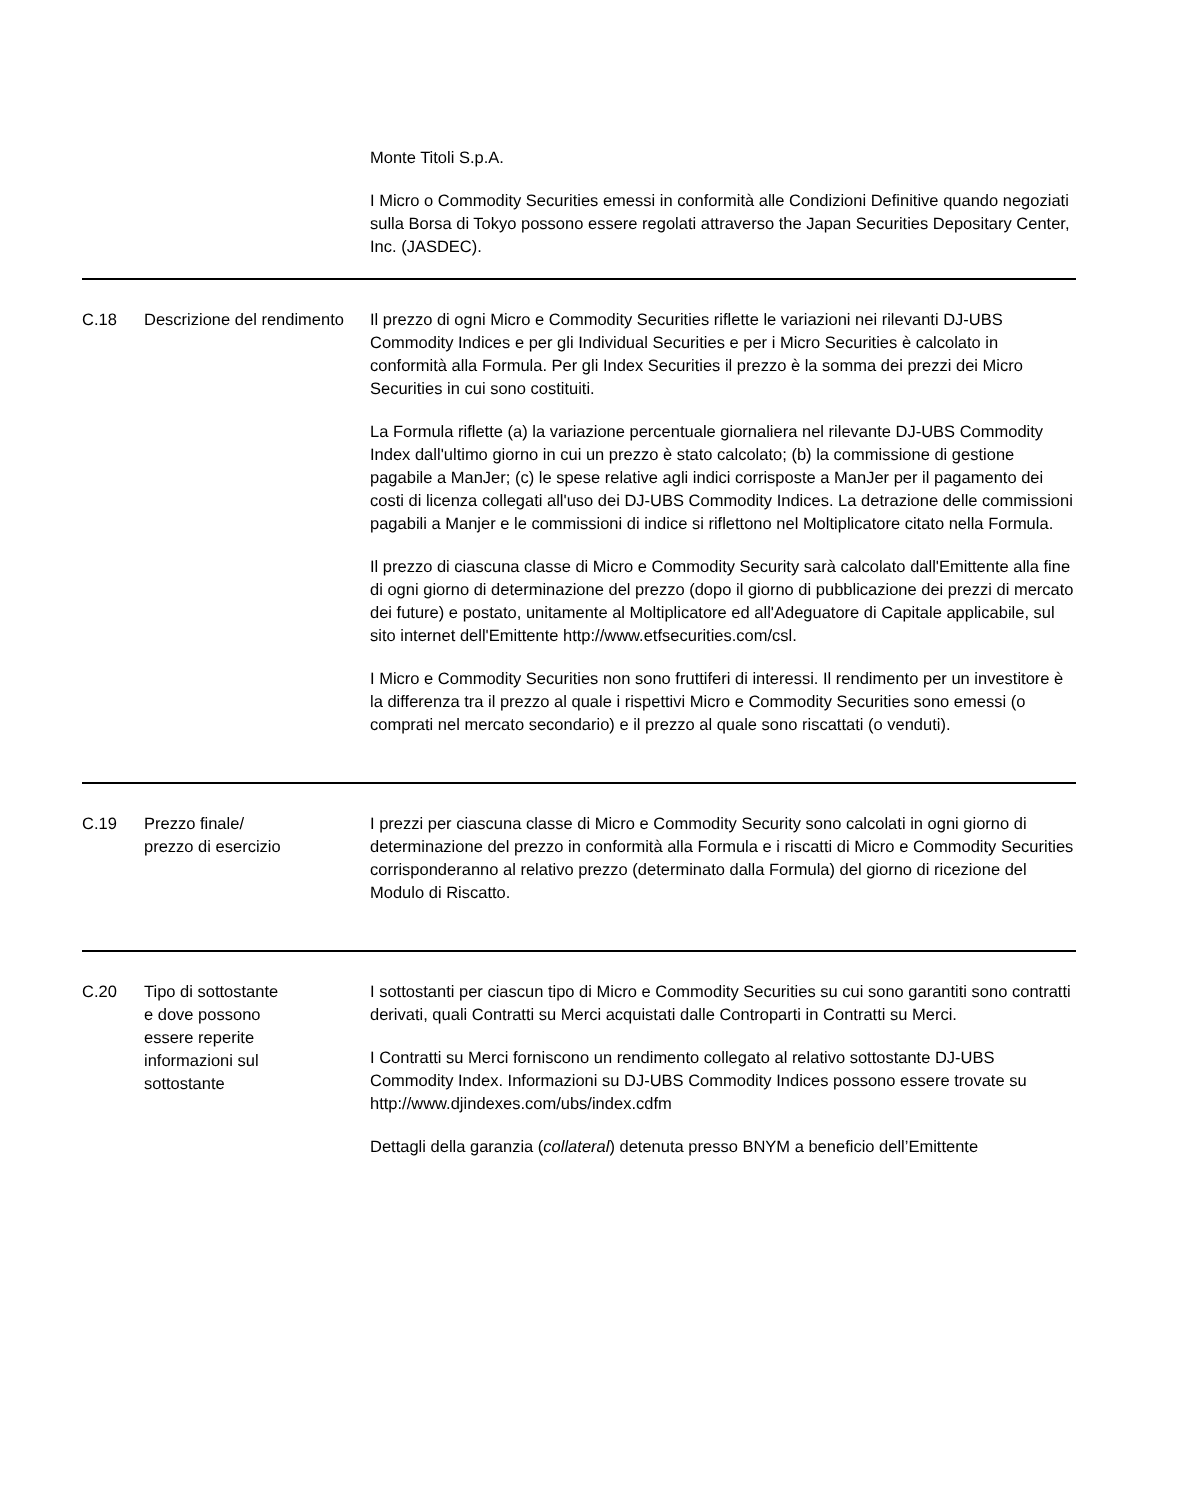Monte Titoli S.p.A.
I Micro o Commodity Securities emessi in conformità alle Condizioni Definitive quando negoziati sulla Borsa di Tokyo possono essere regolati attraverso the Japan Securities Depositary Center, Inc. (JASDEC).
| C.18 | Descrizione del rendimento | Il prezzo di ogni Micro e Commodity Securities riflette le variazioni nei rilevanti DJ-UBS Commodity Indices e per gli Individual Securities e per i Micro Securities è calcolato in conformità alla Formula. Per gli Index Securities il prezzo è la somma dei prezzi dei Micro Securities in cui sono costituiti. La Formula riflette (a) la variazione percentuale giornaliera nel rilevante DJ-UBS Commodity Index dall'ultimo giorno in cui un prezzo è stato calcolato; (b) la commissione di gestione pagabile a ManJer; (c) le spese relative agli indici corrisposte a ManJer per il pagamento dei costi di licenza collegati all'uso dei DJ-UBS Commodity Indices. La detrazione delle commissioni pagabili a Manjer e le commissioni di indice si riflettono nel Moltiplicatore citato nella Formula. Il prezzo di ciascuna classe di Micro e Commodity Security sarà calcolato dall'Emittente alla fine di ogni giorno di determinazione del prezzo (dopo il giorno di pubblicazione dei prezzi di mercato dei future) e postato, unitamente al Moltiplicatore ed all'Adeguatore di Capitale applicabile, sul sito internet dell'Emittente http://www.etfsecurities.com/csl. I Micro e Commodity Securities non sono fruttiferi di interessi. Il rendimento per un investitore è la differenza tra il prezzo al quale i rispettivi Micro e Commodity Securities sono emessi (o comprati nel mercato secondario) e il prezzo al quale sono riscattati (o venduti). |
| C.19 | Prezzo finale/ prezzo di esercizio | I prezzi per ciascuna classe di Micro e Commodity Security sono calcolati in ogni giorno di determinazione del prezzo in conformità alla Formula e i riscatti di Micro e Commodity Securities corrisponderanno al relativo prezzo (determinato dalla Formula) del giorno di ricezione del Modulo di Riscatto. |
| C.20 | Tipo di sottostante e dove possono essere reperite informazioni sul sottostante | I sottostanti per ciascun tipo di Micro e Commodity Securities su cui sono garantiti sono contratti derivati, quali Contratti su Merci acquistati dalle Controparti in Contratti su Merci. I Contratti su Merci forniscono un rendimento collegato al relativo sottostante DJ-UBS Commodity Index. Informazioni su DJ-UBS Commodity Indices possono essere trovate su http://www.djindexes.com/ubs/index.cdfm Dettagli della garanzia ( collateral ) detenuta presso BNYM a beneficio dell’Emittente |